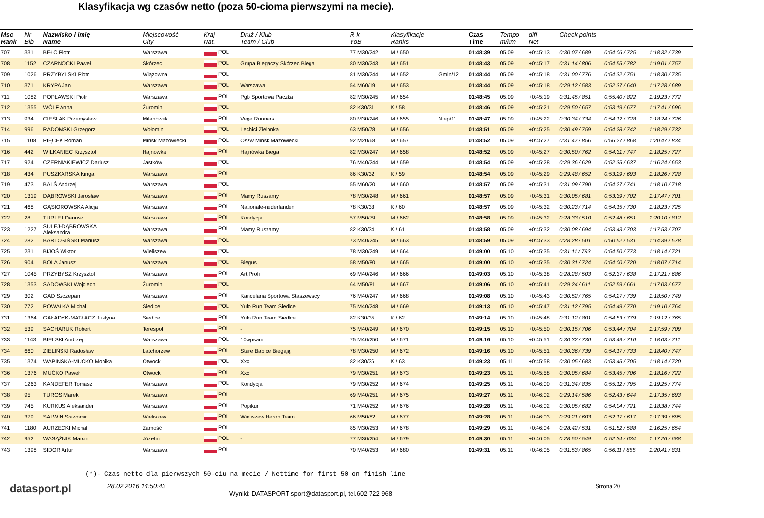Klasyfikacja wg czasów netto (poza 50-cioma pierwszymi na mecie).
| Msc Rank | Nr Bib | Nazwisko i imię Name | Miejscowość City | Kraj Nat. | Druż / Klub Team / Club | R-k YoB | Klasyfikacje Ranks | | Czas Time | Tempo m/km | diff Net | Check points | | |
| --- | --- | --- | --- | --- | --- | --- | --- | --- | --- | --- | --- | --- | --- | --- |
| 707 | 331 | BEŁC Piotr | Warszawa | POL | | 77 M30/242 | M / 650 | | 01:48:39 | 05.09 | +0:45:13 | 0:30:07 / 689 | 0:54:06 / 725 | 1:18:32 / 739 |
| 708 | 1152 | CZARNOCKI Paweł | Skórzec | POL | Grupa Biegaczy Skórzec Biega | 80 M30/243 | M / 651 | | 01:48:43 | 05.09 | +0:45:17 | 0:31:14 / 806 | 0:54:55 / 782 | 1:19:01 / 757 |
| 709 | 1026 | PRZYBYLSKI Piotr | Wiązowna | POL | | 81 M30/244 | M / 652 | Gmin/12 | 01:48:44 | 05.09 | +0:45:18 | 0:31:00 / 776 | 0:54:32 / 751 | 1:18:30 / 735 |
| 710 | 371 | KRYPA Jan | Warszawa | POL | Warszawa | 54 M60/19 | M / 653 | | 01:48:44 | 05.09 | +0:45:18 | 0:29:12 / 583 | 0:52:37 / 640 | 1:17:28 / 689 |
| 711 | 1082 | POPŁAWSKI Piotr | Warszawa | POL | Pgb Sportowa Paczka | 82 M30/245 | M / 654 | | 01:48:45 | 05.09 | +0:45:19 | 0:31:45 / 851 | 0:55:40 / 822 | 1:19:23 / 772 |
| 712 | 1355 | WÓLF Anna | Żuromin | POL | | 82 K30/31 | K / 58 | | 01:48:46 | 05.09 | +0:45:21 | 0:29:50 / 657 | 0:53:19 / 677 | 1:17:41 / 696 |
| 713 | 934 | CIEŚLAK Przemysław | Milanówek | POL | Vege Runners | 80 M30/246 | M / 655 | Niep/11 | 01:48:47 | 05.09 | +0:45:22 | 0:30:34 / 734 | 0:54:12 / 728 | 1:18:24 / 726 |
| 714 | 996 | RADOMSKI Grzegorz | Wołomin | POL | Lechici Zielonka | 63 M50/78 | M / 656 | | 01:48:51 | 05.09 | +0:45:25 | 0:30:49 / 759 | 0:54:28 / 742 | 1:18:29 / 732 |
| 715 | 1108 | PIĘCEK Roman | Mińsk Mazowiecki | POL | Osżw Mińsk Mazowiecki | 92 M20/68 | M / 657 | | 01:48:52 | 05.09 | +0:45:27 | 0:31:47 / 856 | 0:56:27 / 868 | 1:20:47 / 834 |
| 716 | 442 | WILKANIEC Krzysztof | Hajnówka | POL | Hajnówka Biega | 82 M30/247 | M / 658 | | 01:48:52 | 05.09 | +0:45:27 | 0:30:50 / 762 | 0:54:31 / 747 | 1:18:25 / 727 |
| 717 | 924 | CZERNIAKIEWICZ Dariusz | Jastków | POL | | 76 M40/244 | M / 659 | | 01:48:54 | 05.09 | +0:45:28 | 0:29:36 / 629 | 0:52:35 / 637 | 1:16:24 / 653 |
| 718 | 434 | PUSZKARSKA Kinga | Warszawa | POL | | 86 K30/32 | K / 59 | | 01:48:54 | 05.09 | +0:45:29 | 0:29:48 / 652 | 0:53:29 / 693 | 1:18:26 / 728 |
| 719 | 473 | BALŚ Andrzej | Warszawa | POL | | 55 M60/20 | M / 660 | | 01:48:57 | 05.09 | +0:45:31 | 0:31:09 / 790 | 0:54:27 / 741 | 1:18:10 / 718 |
| 720 | 1319 | DĄBROWSKI Jarosław | Warszawa | POL | Mamy Ruszamy | 78 M30/248 | M / 661 | | 01:48:57 | 05.09 | +0:45:31 | 0:30:05 / 681 | 0:53:39 / 702 | 1:17:47 / 701 |
| 721 | 468 | GĄSIOROWSKA Alicja | Warszawa | POL | Nationale-nederlanden | 78 K30/33 | K / 60 | | 01:48:57 | 05.09 | +0:45:32 | 0:30:23 / 714 | 0:54:15 / 730 | 1:18:23 / 725 |
| 722 | 28 | TURLEJ Dariusz | Warszawa | POL | Kondycja | 57 M50/79 | M / 662 | | 01:48:58 | 05.09 | +0:45:32 | 0:28:33 / 510 | 0:52:48 / 651 | 1:20:10 / 812 |
| 723 | 1227 | SULEJ-DĄBROWSKA Aleksandra | Warszawa | POL | Mamy Ruszamy | 82 K30/34 | K / 61 | | 01:48:58 | 05.09 | +0:45:32 | 0:30:08 / 694 | 0:53:43 / 703 | 1:17:53 / 707 |
| 724 | 282 | BARTOSIŃSKI Mariusz | Warszawa | POL | | 73 M40/245 | M / 663 | | 01:48:59 | 05.09 | +0:45:33 | 0:28:28 / 501 | 0:50:52 / 531 | 1:14:39 / 578 |
| 725 | 231 | BIJOŚ Wiktor | Wieliszew | POL | | 78 M30/249 | M / 664 | | 01:49:00 | 05.10 | +0:45:35 | 0:31:11 / 793 | 0:54:50 / 773 | 1:18:14 / 721 |
| 726 | 904 | BOLA Janusz | Warszawa | POL | Biegus | 58 M50/80 | M / 665 | | 01:49:00 | 05.10 | +0:45:35 | 0:30:31 / 724 | 0:54:00 / 720 | 1:18:07 / 714 |
| 727 | 1045 | PRZYBYSZ Krzysztof | Warszawa | POL | Art Profi | 69 M40/246 | M / 666 | | 01:49:03 | 05.10 | +0:45:38 | 0:28:28 / 503 | 0:52:37 / 638 | 1:17:21 / 686 |
| 728 | 1353 | SADOWSKI Wojciech | Żuromin | POL | | 64 M50/81 | M / 667 | | 01:49:06 | 05.10 | +0:45:41 | 0:29:24 / 611 | 0:52:59 / 661 | 1:17:03 / 677 |
| 729 | 302 | GAD Szczepan | Warszawa | POL | Kancelaria Sportowa Staszewscy | 76 M40/247 | M / 668 | | 01:49:08 | 05.10 | +0:45:43 | 0:30:52 / 765 | 0:54:27 / 739 | 1:18:50 / 749 |
| 730 | 772 | POWAŁKA Michał | Siedlce | POL | Yulo Run Team Siedlce | 75 M40/248 | M / 669 | | 01:49:13 | 05.10 | +0:45:47 | 0:31:12 / 795 | 0:54:49 / 770 | 1:19:10 / 764 |
| 731 | 1364 | GAŁADYK-MATŁACZ Justyna | Siedlce | POL | Yulo Run Team Siedlce | 82 K30/35 | K / 62 | | 01:49:14 | 05.10 | +0:45:48 | 0:31:12 / 801 | 0:54:53 / 779 | 1:19:12 / 765 |
| 732 | 539 | SACHARUK Robert | Terespol | POL | - | 75 M40/249 | M / 670 | | 01:49:15 | 05.10 | +0:45:50 | 0:30:15 / 706 | 0:53:44 / 704 | 1:17:59 / 709 |
| 733 | 1143 | BIELSKI Andrzej | Warszawa | POL | 10wpsam | 75 M40/250 | M / 671 | | 01:49:16 | 05.10 | +0:45:51 | 0:30:32 / 730 | 0:53:49 / 710 | 1:18:03 / 711 |
| 734 | 660 | ZIELIŃSKI Radosław | Latchorzew | POL | Stare Babice Biegają | 78 M30/250 | M / 672 | | 01:49:16 | 05.10 | +0:45:51 | 0:30:36 / 739 | 0:54:17 / 733 | 1:18:40 / 747 |
| 735 | 1374 | WAPIŃSKA-MUĆKO Monika | Otwock | POL | Xxx | 82 K30/36 | K / 63 | | 01:49:23 | 05.11 | +0:45:58 | 0:30:05 / 683 | 0:53:45 / 705 | 1:18:14 / 720 |
| 736 | 1376 | MUĆKO Paweł | Otwock | POL | Xxx | 79 M30/251 | M / 673 | | 01:49:23 | 05.11 | +0:45:58 | 0:30:05 / 684 | 0:53:45 / 706 | 1:18:16 / 722 |
| 737 | 1263 | KANDEFER Tomasz | Warszawa | POL | Kondycja | 79 M30/252 | M / 674 | | 01:49:25 | 05.11 | +0:46:00 | 0:31:34 / 835 | 0:55:12 / 795 | 1:19:25 / 774 |
| 738 | 95 | TUROS Marek | Warszawa | POL | | 69 M40/251 | M / 675 | | 01:49:27 | 05.11 | +0:46:02 | 0:29:14 / 586 | 0:52:43 / 644 | 1:17:35 / 693 |
| 739 | 745 | KURKUS Aleksander | Warszawa | POL | Popikur | 71 M40/252 | M / 676 | | 01:49:28 | 05.11 | +0:46:02 | 0:30:05 / 682 | 0:54:04 / 721 | 1:18:38 / 744 |
| 740 | 379 | SALWIN Sławomir | Wieliszew | POL | Wieliszew Heron Team | 66 M50/82 | M / 677 | | 01:49:28 | 05.11 | +0:46:03 | 0:29:21 / 603 | 0:52:17 / 617 | 1:17:39 / 695 |
| 741 | 1180 | AURZECKI Michał | Zamość | POL | | 85 M30/253 | M / 678 | | 01:49:29 | 05.11 | +0:46:04 | 0:28:42 / 531 | 0:51:52 / 588 | 1:16:25 / 654 |
| 742 | 952 | WASĄŻNIK Marcin | Józefin | POL | - | 77 M30/254 | M / 679 | | 01:49:30 | 05.11 | +0:46:05 | 0:28:50 / 549 | 0:52:34 / 634 | 1:17:26 / 688 |
| 743 | 1398 | SIDOR Artur | Warszawa | POL | | 70 M40/253 | M / 680 | | 01:49:31 | 05.11 | +0:46:05 | 0:31:53 / 865 | 0:56:11 / 855 | 1:20:41 / 831 |
(*)- Czas netto dla pierwszych 50-ciu na mecie / Nettime for first 50 on finish line
datasport.pl
28.02.2016 14:50:43
Wyniki: DATASPORT sport@datasport.pl, tel.602 722 968
Strona 20